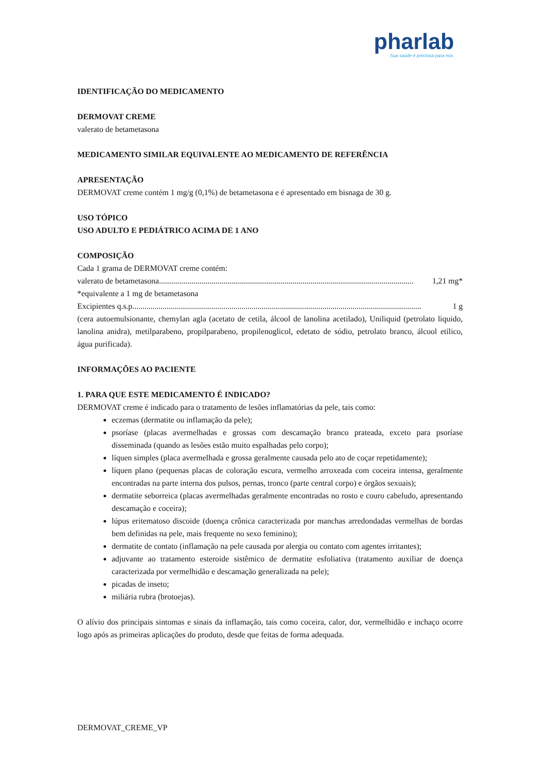pharlab
Sua saúde é preciosa para nós.
IDENTIFICAÇÃO DO MEDICAMENTO
DERMOVAT CREME
valerato de betametasona
MEDICAMENTO SIMILAR EQUIVALENTE AO MEDICAMENTO DE REFERÊNCIA
APRESENTAÇÃO
DERMOVAT creme contém 1 mg/g (0,1%) de betametasona e é apresentado em bisnaga de 30 g.
USO TÓPICO
USO ADULTO E PEDIÁTRICO ACIMA DE 1 ANO
COMPOSIÇÃO
Cada 1 grama de DERMOVAT creme contém:
valerato de betametasona.............................................................................................................................. 1,21 mg*
*equivalente a 1 mg de betametasona
Excipientes q.s.p............................................................................................................................................... 1 g
(cera autoemulsionante, chemylan agla (acetato de cetila, álcool de lanolina acetilado), Uniliquid (petrolato liquido, lanolina anidra), metilparabeno, propilparabeno, propilenoglicol, edetato de sódio, petrolato branco, álcool etílico, água purificada).
INFORMAÇÕES AO PACIENTE
1. PARA QUE ESTE MEDICAMENTO É INDICADO?
DERMOVAT creme é indicado para o tratamento de lesões inflamatórias da pele, tais como:
eczemas (dermatite ou inflamação da pele);
psoríase (placas avermelhadas e grossas com descamação branco prateada, exceto para psoríase disseminada (quando as lesões estão muito espalhadas pelo corpo);
líquen simples (placa avermelhada e grossa geralmente causada pelo ato de coçar repetidamente);
líquen plano (pequenas placas de coloração escura, vermelho arroxeada com coceira intensa, geralmente encontradas na parte interna dos pulsos, pernas, tronco (parte central corpo) e órgãos sexuais);
dermatite seborreica (placas avermelhadas geralmente encontradas no rosto e couro cabeludo, apresentando descamação e coceira);
lúpus eritematoso discoide (doença crônica caracterizada por manchas arredondadas vermelhas de bordas bem definidas na pele, mais frequente no sexo feminino);
dermatite de contato (inflamação na pele causada por alergia ou contato com agentes irritantes);
adjuvante ao tratamento esteroide sistêmico de dermatite esfoliativa (tratamento auxiliar de doença caracterizada por vermelhidão e descamação generalizada na pele);
picadas de inseto;
miliária rubra (brotoejas).
O alívio dos principais sintomas e sinais da inflamação, tais como coceira, calor, dor, vermelhidão e inchaço ocorre logo após as primeiras aplicações do produto, desde que feitas de forma adequada.
DERMOVAT_CREME_VP